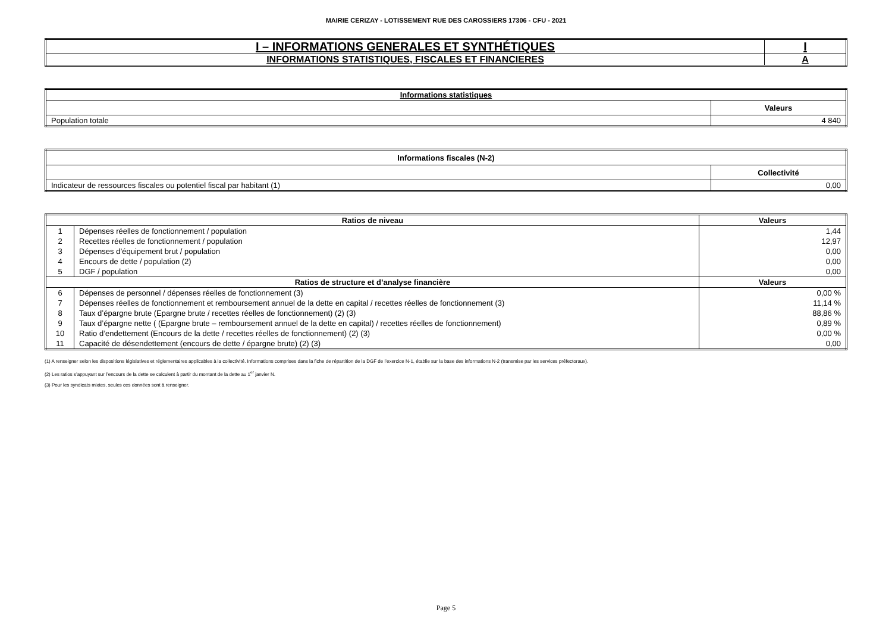MAIRIE CERIZAY - LOTISSEMENT RUE DES CAROSSIERS 17306 - CFU - 2021
| I – INFORMATIONS GENERALES ET SYNTHÉTIQUES | I |
| INFORMATIONS STATISTIQUES, FISCALES ET FINANCIERES | A |
| Informations statistiques | |
| --- | --- |
| | Valeurs |
| Population totale | 4 840 |
| Informations fiscales (N-2) | |
| --- | --- |
| | Collectivité |
| Indicateur de ressources fiscales ou potentiel fiscal par habitant (1) | 0,00 |
| Ratios de niveau | | Valeurs |
| --- | --- | --- |
| 1 | Dépenses réelles de fonctionnement / population | 1,44 |
| 2 | Recettes réelles de fonctionnement / population | 12,97 |
| 3 | Dépenses d’équipement brut / population | 0,00 |
| 4 | Encours de dette / population (2) | 0,00 |
| 5 | DGF / population | 0,00 |
| Ratios de structure et d’analyse financière | | Valeurs |
| 6 | Dépenses de personnel / dépenses réelles de fonctionnement (3) | 0,00 % |
| 7 | Dépenses réelles de fonctionnement et remboursement annuel de la dette en capital / recettes réelles de fonctionnement (3) | 11,14 % |
| 8 | Taux d’épargne brute (Epargne brute / recettes réelles de fonctionnement) (2) (3) | 88,86 % |
| 9 | Taux d’épargne nette ( (Epargne brute – remboursement annuel de la dette en capital) / recettes réelles de fonctionnement) | 0,89 % |
| 10 | Ratio d’endettement (Encours de la dette / recettes réelles de fonctionnement) (2) (3) | 0,00 % |
| 11 | Capacité de désendettement (encours de dette / épargne brute) (2) (3) | 0,00 |
(1) A renseigner selon les dispositions législatives et réglementaires applicables à la collectivité. Informations comprises dans la fiche de répartition de la DGF de l’exercice N-1, établie sur la base des informations N-2 (transmise par les services préfectoraux).
(2) Les ratios s’appuyant sur l’encours de la dette se calculent à partir du montant de la dette au 1<sup>er</sup> janvier N.
(3) Pour les syndicats mixtes, seules ces données sont à renseigner.
Page 5